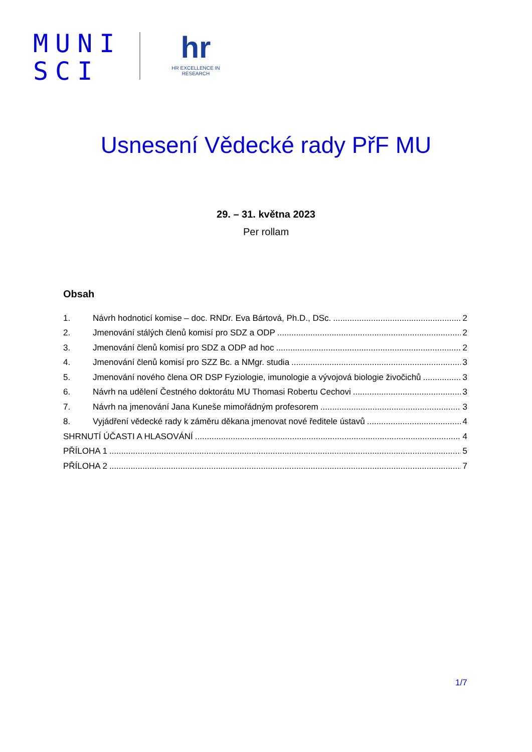MUNI
SCI
hr
HR EXCELLENCE IN RESEARCH
Usnesení Vědecké rady PřF MU
29. – 31. května 2023
Per rollam
Obsah
1. Návrh hodnoticí komise – doc. RNDr. Eva Bártová, Ph.D., DSc. 2
2. Jmenování stálých členů komisí pro SDZ a ODP 2
3. Jmenování členů komisí pro SDZ a ODP ad hoc 2
4. Jmenování členů komisí pro SZZ Bc. a NMgr. studia 3
5. Jmenování nového člena OR DSP Fyziologie, imunologie a vývojová biologie živočichů 3
6. Návrh na udělení Čestného doktorátu MU Thomasi Robertu Cechovi 3
7. Návrh na jmenování Jana Kuneše mimořádným profesorem 3
8. Vyjádření vědecké rady k záměru děkana jmenovat nové ředitele ústavů 4
SHRNUTÍ ÚČASTI A HLASOVÁNÍ 4
PŘÍLOHA 1 5
PŘÍLOHA 2 7
1/7